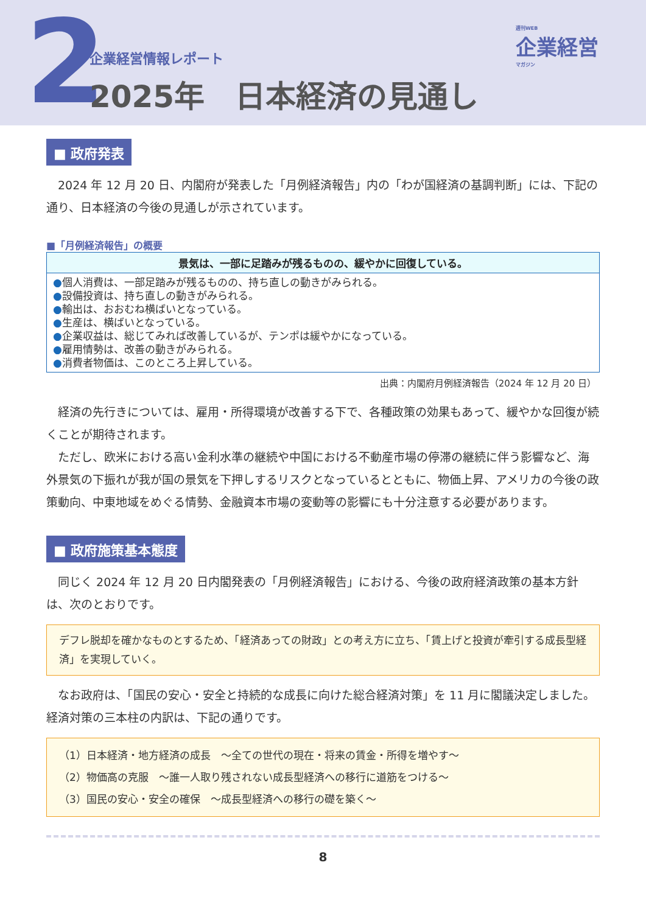2
企業経営情報レポート
2025年　日本経済の見通し
週刊WEB
企業経営
マガジン
■ 政府発表
2024 年 12 月 20 日、内閣府が発表した「月例経済報告」内の「わが国経済の基調判断」には、下記の通り、日本経済の今後の見通しが示されています。
■「月例経済報告」の概要
| 景気は、一部に足踏みが残るものの、緩やかに回復している。 |
| --- |
| ● 個人消費は、一部足踏みが残るものの、持ち直しの動きがみられる。 ● 設備投資は、持ち直しの動きがみられる。 ● 輸出は、おおむね横ばいとなっている。 ● 生産は、横ばいとなっている。 ● 企業収益は、総じてみれば改善しているが、テンポは緩やかになっている。 ● 雇用情勢は、改善の動きがみられる。 ● 消費者物価は、このところ上昇している。 |
出典：内閣府月例経済報告（2024 年 12 月 20 日）
経済の先行きについては、雇用・所得環境が改善する下で、各種政策の効果もあって、緩やかな回復が続くことが期待されます。
　ただし、欧米における高い金利水準の継続や中国における不動産市場の停滞の継続に伴う影響など、海外景気の下振れが我が国の景気を下押しするリスクとなっているとともに、物価上昇、アメリカの今後の政策動向、中東地域をめぐる情勢、金融資本市場の変動等の影響にも十分注意する必要があります。
■ 政府施策基本態度
同じく 2024 年 12 月 20 日内閣発表の「月例経済報告」における、今後の政府経済政策の基本方針は、次のとおりです。
デフレ脱却を確かなものとするため、「経済あっての財政」との考え方に立ち、「賃上げと投資が牽引する成長型経済」を実現していく。
なお政府は、「国民の安心・安全と持続的な成長に向けた総合経済対策」を 11 月に閣議決定しました。経済対策の三本柱の内訳は、下記の通りです。
（1）日本経済・地方経済の成長　～全ての世代の現在・将来の賃金・所得を増やす～
（2）物価高の克服　～誰一人取り残されない成長型経済への移行に道筋をつける～
（3）国民の安心・安全の確保　～成長型経済への移行の礎を築く～
8